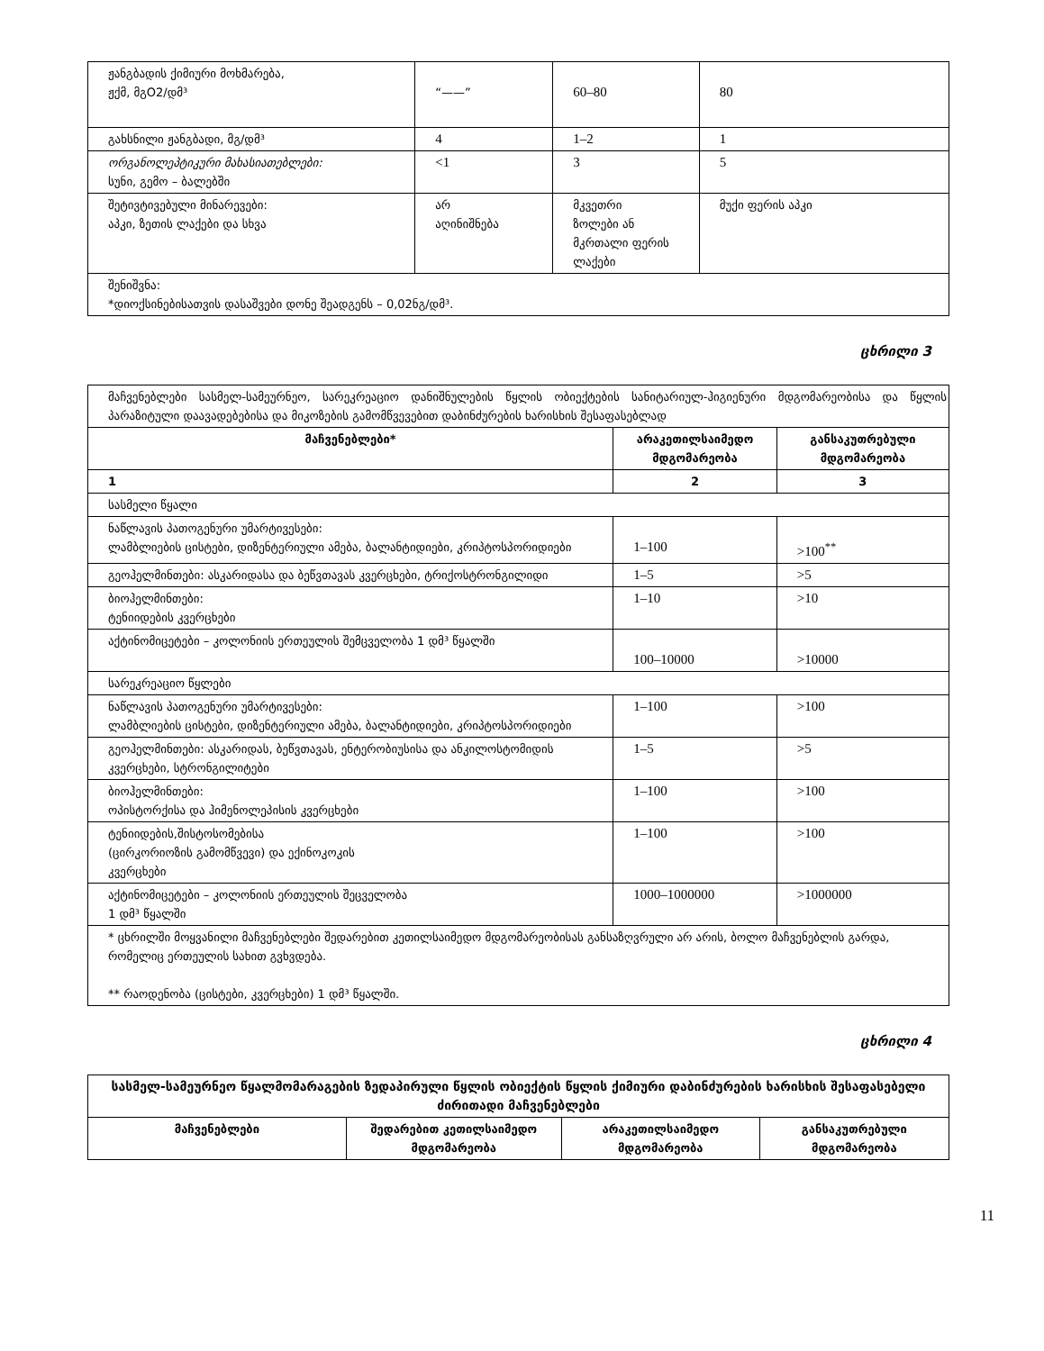| ჟანგბადის ქიმიური მოხმარება, ჟქმ, მგO2/დმ³ | “——” | 60–80 | 80 |
| გახსნილი ჟანგბადი, მგ/დმ³ | 4 | 1–2 | 1 |
| ორგანოლეპტიკური მახასიათებლები: სუნი, გემო – ბალებში | <1 | 3 | 5 |
| შეტივტივებული მინარევები: აპკი, ზეთის ლაქები და სხვა | არ აღინიშნება | მკვეთრი ზოლები ან მკრთალი ფერის ლაქები | მუქი ფერის აპკი |
| შენიშვნა: *დიოქსინებისათვის დასაშვები დონე შეადგენს – 0,02ნგ/დმ³. | | | |
ცხრილი 3
| მაჩვენებლები სასმელ-სამეურნეო, სარეკრეაციო დანიშნულების წყლის ობიექტების სანიტარიულ-ჰიგიენური მდგომარეობისა და წყლის პარაზიტული დაავადებებისა და მიკოზების გამომწვევებით დაბინძურების ხარისხის შესაფასებლად | | |
| მაჩვენებლები* | არაკეთილსაიმედო მდგომარეობა | განსაკუთრებული მდგომარეობა |
| 1 | 2 | 3 |
| სასმელი წყალი | | |
| ნაწლავის პათოგენური უმარტივესები: ლამბლიების ცისტები, დიზენტერიული ამება, ბალანტიდიები, კრიპტოსპორიდიები | 1–100 | >100<sup>**</sup> |
| გეოჰელმინთები: ასკარიდასა და ბეწვთავას კვერცხები, ტრიქოსტრონგილიდი | 1–5 | >5 |
| ბიოჰელმინთები: ტენიიდების კვერცხები | 1–10 | >10 |
| აქტინომიცეტები – კოლონიის ერთეულის შემცველობა 1 დმ³ წყალში | 100–10000 | >10000 |
| სარეკრეაციო წყლები | | |
| ნაწლავის პათოგენური უმარტივესები: ლამბლიების ცისტები, დიზენტერიული ამება, ბალანტიდიები, კრიპტოსპორიდიები | 1–100 | >100 |
| გეოჰელმინთები: ასკარიდას, ბეწვთავას, ენტერობიუსისა და ანკილოსტომიდის კვერცხები, სტრონგილიტები | 1–5 | >5 |
| ბიოჰელმინთები: ოპისტორქისა და ჰიმენოლეპისის კვერცხები | 1–100 | >100 |
| ტენიიდების,შისტოსომებისა (ცირკორიოზის გამომწვევი) და ექინოკოკის კვერცხები | 1–100 | >100 |
| აქტინომიცეტები – კოლონიის ერთეულის შეცველობა 1 დმ³ წყალში | 1000–1000000 | >1000000 |
| * ცხრილში მოყვანილი მაჩვენებლები შედარებით კეთილსაიმედო მდგომარეობისას განსაზღვრული არ არის, ბოლო მაჩვენებლის გარდა, რომელიც ერთეულის სახით გვხვდება. ** რაოდენობა (ცისტები, კვერცხები) 1 დმ³ წყალში. | | |
ცხრილი 4
| სასმელ-სამეურნეო წყალმომარაგების ზედაპირული წყლის ობიექტის წყლის ქიმიური დაბინძურების ხარისხის შესაფასებელი ძირითადი მაჩვენებლები | | | |
| --- | --- | --- | --- |
| მაჩვენებლები | შედარებით კეთილსაიმედო მდგომარეობა | არაკეთილსაიმედო მდგომარეობა | განსაკუთრებული მდგომარეობა |
11